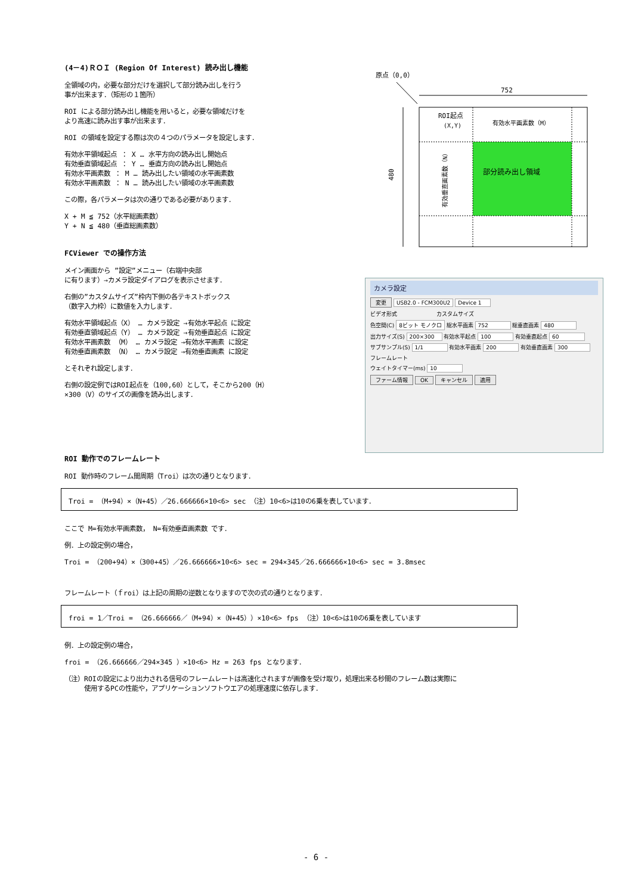(4－4)ＲＯＩ (Region Of Interest) 読み出し機能
全領域の内，必要な部分だけを選択して部分読み出しを行う
事が出来ます．（矩形の１箇所）
ROI による部分読み出し機能を用いると，必要な領域だけを
より高速に読み出す事が出来ます．
ROI の領域を設定する際は次の４つのパラメータを設定します．
有効水平領域起点 ： X … 水平方向の読み出し開始点
有効垂直領域起点 ： Y … 垂直方向の読み出し開始点
有効水平画素数 ： M … 読み出したい領域の水平画素数
有効水平画素数 ： N … 読み出したい領域の水平画素数
この際，各パラメータは次の通りである必要があります．
X + M ≦ 752（水平総画素数）
Y + N ≦ 480（垂直総画素数）
FCViewer での操作方法
メイン画面から ”設定”メニュー（右端中央部
に有ります）→カメラ設定ダイアログを表示させます．
右側の”カスタムサイズ”枠内下側の各テキストボックス
（数字入力枠）に数値を入力します．
有効水平領域起点（X） … カメラ設定 →有効水平起点 に設定
有効垂直領域起点（Y） … カメラ設定 →有効垂直起点 に設定
有効水平画素数 （M） … カメラ設定 →有効水平画素 に設定
有効垂直画素数 （N） … カメラ設定 →有効垂直画素 に設定
とそれぞれ設定します．
右側の設定例ではROI起点を（100,60）として，そこから200（H）
×300（V）のサイズの画像を読み出します．
原点（0,0）
752
480
ROI起点
(X,Y)
有効水平画素数（M）
有効垂直画素数（N）
部分読み出し領域
カメラ設定
変更 USB2.0 - FCM300U2 Device 1
ビデオ形式 　　　　　　　カスタムサイズ
色空間(C) 8ビット モノクロ 総水平画素 752 総垂直画素 480
出力サイズ(S) 200×300 有効水平起点 100 有効垂直起点 60
サブサンプル(S) 1/1 有効水平画素 200 有効垂直画素 300
フレームレート
ウェイトタイマー(ms) 10
ファーム情報 OK キャンセル 適用
ROI 動作でのフレームレート
ROI 動作時のフレーム間周期（Troi）は次の通りとなります．
Troi = （M+94）×（N+45）／26.666666×10<6> sec （注）10<6>は10の6乗を表しています．
ここで M=有効水平画素数， N=有効垂直画素数 です．
例．上の設定例の場合，
Troi = （200+94）×（300+45）／26.666666×10<6> sec = 294×345／26.666666×10<6> sec = 3.8msec
フレームレート（ｆroi）は上記の周期の逆数となりますので次の式の通りとなります．
froi = 1／Troi = （26.666666／（M+94）×（N+45））×10<6> fps （注）10<6>は10の6乗を表しています
例．上の設定例の場合，
froi = （26.666666／294×345 ）×10<6> Hz = 263 fps となります．
（注）ROIの設定により出力される信号のフレームレートは高速化されますが画像を受け取り，処理出来る秒間のフレーム数は実際に
　　　使用するPCの性能や，アプリケーションソフトウエアの処理速度に依存します．
- 6 -